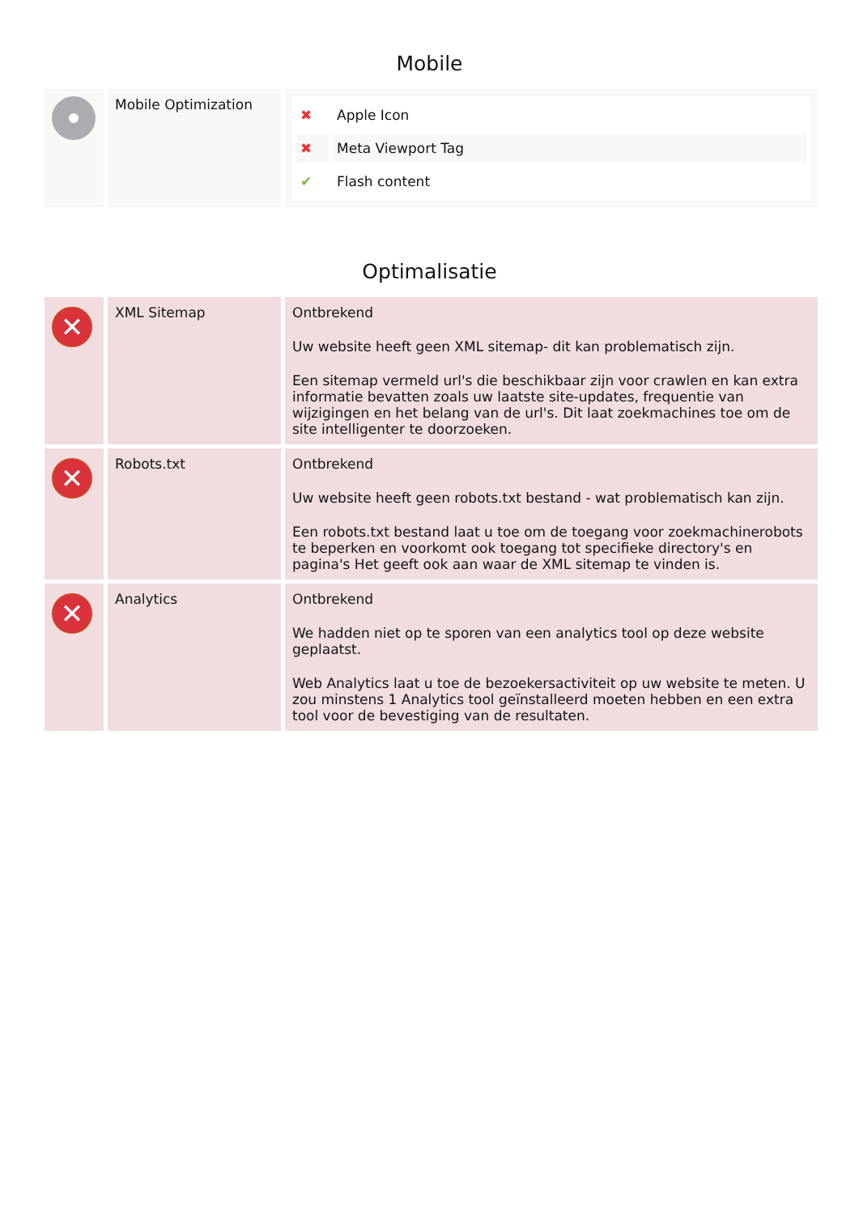Mobile
| | Mobile Optimization | / ✖ / Apple Icon / / ✖ / Meta Viewport Tag / / ✔ / Flash content / |
Optimalisatie
| ✕ | XML Sitemap | Ontbrekend Uw website heeft geen XML sitemap- dit kan problematisch zijn. Een sitemap vermeld url's die beschikbaar zijn voor crawlen en kan extra informatie bevatten zoals uw laatste site-updates, frequentie van wijzigingen en het belang van de url's. Dit laat zoekmachines toe om de site intelligenter te doorzoeken. |
| ✕ | Robots.txt | Ontbrekend Uw website heeft geen robots.txt bestand - wat problematisch kan zijn. Een robots.txt bestand laat u toe om de toegang voor zoekmachinerobots te beperken en voorkomt ook toegang tot specifieke directory's en pagina's Het geeft ook aan waar de XML sitemap te vinden is. |
| ✕ | Analytics | Ontbrekend We hadden niet op te sporen van een analytics tool op deze website geplaatst. Web Analytics laat u toe de bezoekersactiviteit op uw website te meten. U zou minstens 1 Analytics tool geïnstalleerd moeten hebben en een extra tool voor de bevestiging van de resultaten. |